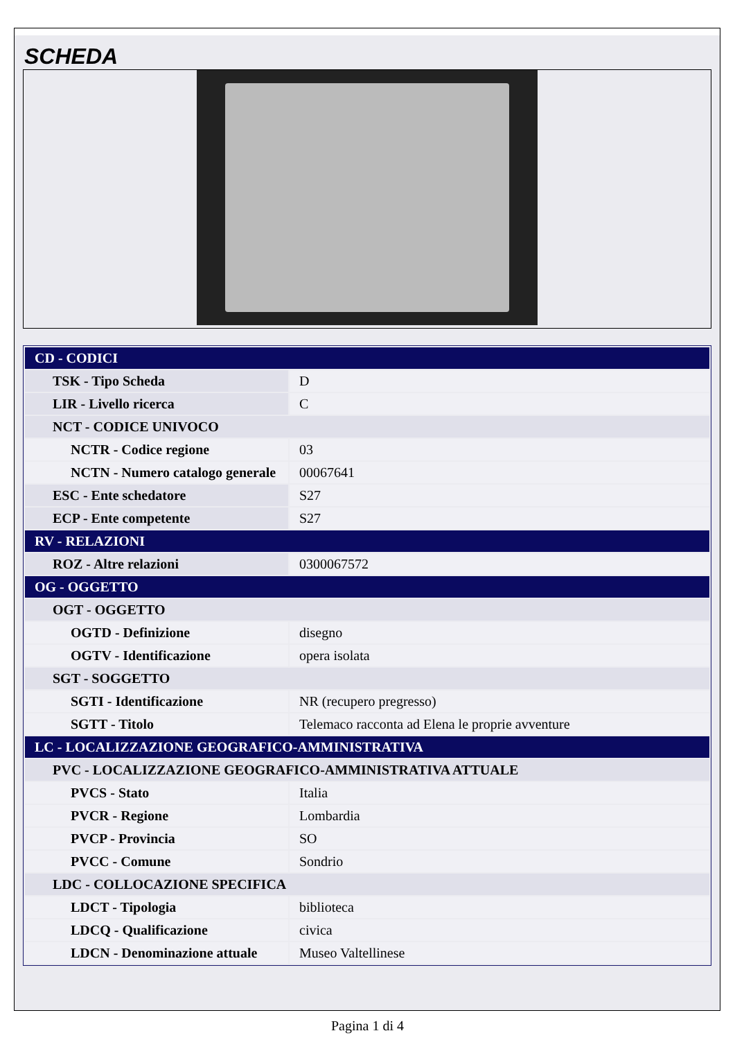SCHEDA
| CD - CODICI | |
| TSK - Tipo Scheda | D |
| LIR - Livello ricerca | C |
| NCT - CODICE UNIVOCO | |
| NCTR - Codice regione | 03 |
| NCTN - Numero catalogo generale | 00067641 |
| ESC - Ente schedatore | S27 |
| ECP - Ente competente | S27 |
| RV - RELAZIONI | |
| ROZ - Altre relazioni | 0300067572 |
| OG - OGGETTO | |
| OGT - OGGETTO | |
| OGTD - Definizione | disegno |
| OGTV - Identificazione | opera isolata |
| SGT - SOGGETTO | |
| SGTI - Identificazione | NR (recupero pregresso) |
| SGTT - Titolo | Telemaco racconta ad Elena le proprie avventure |
| LC - LOCALIZZAZIONE GEOGRAFICO-AMMINISTRATIVA | |
| PVC - LOCALIZZAZIONE GEOGRAFICO-AMMINISTRATIVA ATTUALE | |
| PVCS - Stato | Italia |
| PVCR - Regione | Lombardia |
| PVCP - Provincia | SO |
| PVCC - Comune | Sondrio |
| LDC - COLLOCAZIONE SPECIFICA | |
| LDCT - Tipologia | biblioteca |
| LDCQ - Qualificazione | civica |
| LDCN - Denominazione attuale | Museo Valtellinese |
Pagina 1 di 4